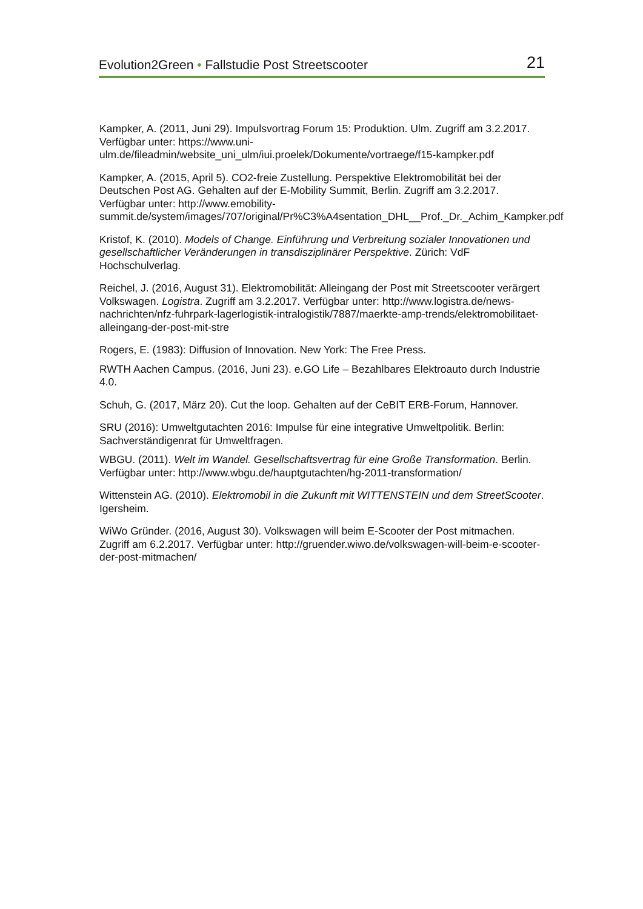Evolution2Green • Fallstudie Post Streetscooter 21
Kampker, A. (2011, Juni 29). Impulsvortrag Forum 15: Produktion. Ulm. Zugriff am 3.2.2017. Verfügbar unter: https://www.uni-ulm.de/fileadmin/website_uni_ulm/iui.proelek/Dokumente/vortraege/f15-kampker.pdf
Kampker, A. (2015, April 5). CO2-freie Zustellung. Perspektive Elektromobilität bei der Deutschen Post AG. Gehalten auf der E-Mobility Summit, Berlin. Zugriff am 3.2.2017. Verfügbar unter: http://www.emobility-summit.de/system/images/707/original/Pr%C3%A4sentation_DHL__Prof._Dr._Achim_Kampker.pdf
Kristof, K. (2010). Models of Change. Einführung und Verbreitung sozialer Innovationen und gesellschaftlicher Veränderungen in transdisziplinärer Perspektive. Zürich: VdF Hochschulverlag.
Reichel, J. (2016, August 31). Elektromobilität: Alleingang der Post mit Streetscooter verärgert Volkswagen. Logistra. Zugriff am 3.2.2017. Verfügbar unter: http://www.logistra.de/news-nachrichten/nfz-fuhrpark-lagerlogistik-intralogistik/7887/maerkte-amp-trends/elektromobilitaet-alleingang-der-post-mit-stre
Rogers, E. (1983): Diffusion of Innovation. New York: The Free Press.
RWTH Aachen Campus. (2016, Juni 23). e.GO Life – Bezahlbares Elektroauto durch Industrie 4.0.
Schuh, G. (2017, März 20). Cut the loop. Gehalten auf der CeBIT ERB-Forum, Hannover.
SRU (2016): Umweltgutachten 2016: Impulse für eine integrative Umweltpolitik. Berlin: Sachverständigenrat für Umweltfragen.
WBGU. (2011). Welt im Wandel. Gesellschaftsvertrag für eine Große Transformation. Berlin. Verfügbar unter: http://www.wbgu.de/hauptgutachten/hg-2011-transformation/
Wittenstein AG. (2010). Elektromobil in die Zukunft mit WITTENSTEIN und dem StreetScooter. Igersheim.
WiWo Gründer. (2016, August 30). Volkswagen will beim E-Scooter der Post mitmachen. Zugriff am 6.2.2017. Verfügbar unter: http://gruender.wiwo.de/volkswagen-will-beim-e-scooter-der-post-mitmachen/